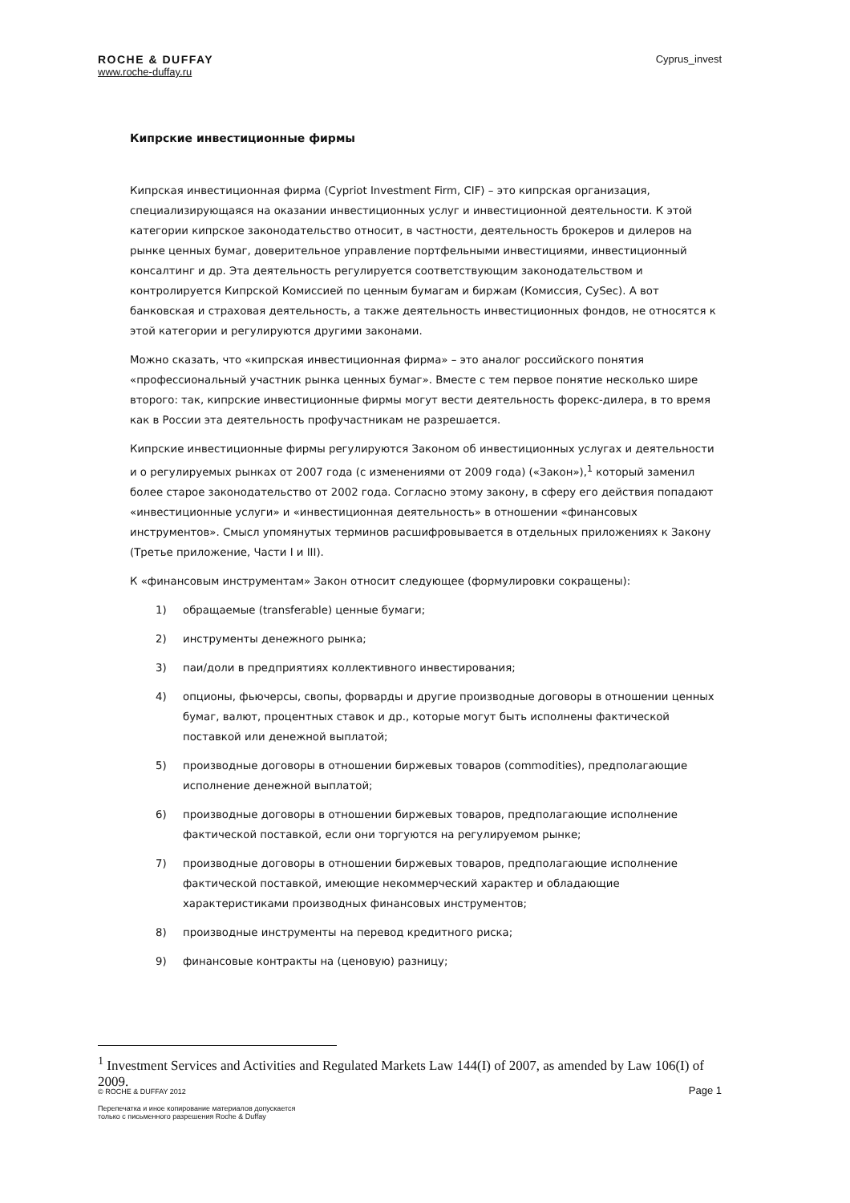ROCHE & DUFFAY
www.roche-duffay.ru
Cyprus_invest
Кипрские инвестиционные фирмы
Кипрская инвестиционная фирма (Cypriot Investment Firm, CIF) – это кипрская организация, специализирующаяся на оказании инвестиционных услуг и инвестиционной деятельности. К этой категории кипрское законодательство относит, в частности, деятельность брокеров и дилеров на рынке ценных бумаг, доверительное управление портфельными инвестициями, инвестиционный консалтинг и др. Эта деятельность регулируется соответствующим законодательством и контролируется Кипрской Комиссией по ценным бумагам и биржам (Комиссия, CySec). А вот банковская и страховая деятельность, а также деятельность инвестиционных фондов, не относятся к этой категории и регулируются другими законами.
Можно сказать, что «кипрская инвестиционная фирма» – это аналог российского понятия «профессиональный участник рынка ценных бумаг». Вместе с тем первое понятие несколько шире второго: так, кипрские инвестиционные фирмы могут вести деятельность форекс-дилера, в то время как в России эта деятельность профучастникам не разрешается.
Кипрские инвестиционные фирмы регулируются Законом об инвестиционных услугах и деятельности и о регулируемых рынках от 2007 года (с изменениями от 2009 года) («Закон»),<sup>1</sup> который заменил более старое законодательство от 2002 года. Согласно этому закону, в сферу его действия попадают «инвестиционные услуги» и «инвестиционная деятельность» в отношении «финансовых инструментов». Смысл упомянутых терминов расшифровывается в отдельных приложениях к Закону (Третье приложение, Части I и III).
К «финансовым инструментам» Закон относит следующее (формулировки сокращены):
1) обращаемые (transferable) ценные бумаги;
2) инструменты денежного рынка;
3) паи/доли в предприятиях коллективного инвестирования;
4) опционы, фьючерсы, свопы, форварды и другие производные договоры в отношении ценных бумаг, валют, процентных ставок и др., которые могут быть исполнены фактической поставкой или денежной выплатой;
5) производные договоры в отношении биржевых товаров (commodities), предполагающие исполнение денежной выплатой;
6) производные договоры в отношении биржевых товаров, предполагающие исполнение фактической поставкой, если они торгуются на регулируемом рынке;
7) производные договоры в отношении биржевых товаров, предполагающие исполнение фактической поставкой, имеющие некоммерческий характер и обладающие характеристиками производных финансовых инструментов;
8) производные инструменты на перевод кредитного риска;
9) финансовые контракты на (ценовую) разницу;
<sup>1</sup> Investment Services and Activities and Regulated Markets Law 144(I) of 2007, as amended by Law 106(I) of 2009.
© ROCHE & DUFFAY 2012 Page 1
Перепечатка и иное копирование материалов допускается
только с письменного разрешения Roche & Duffay